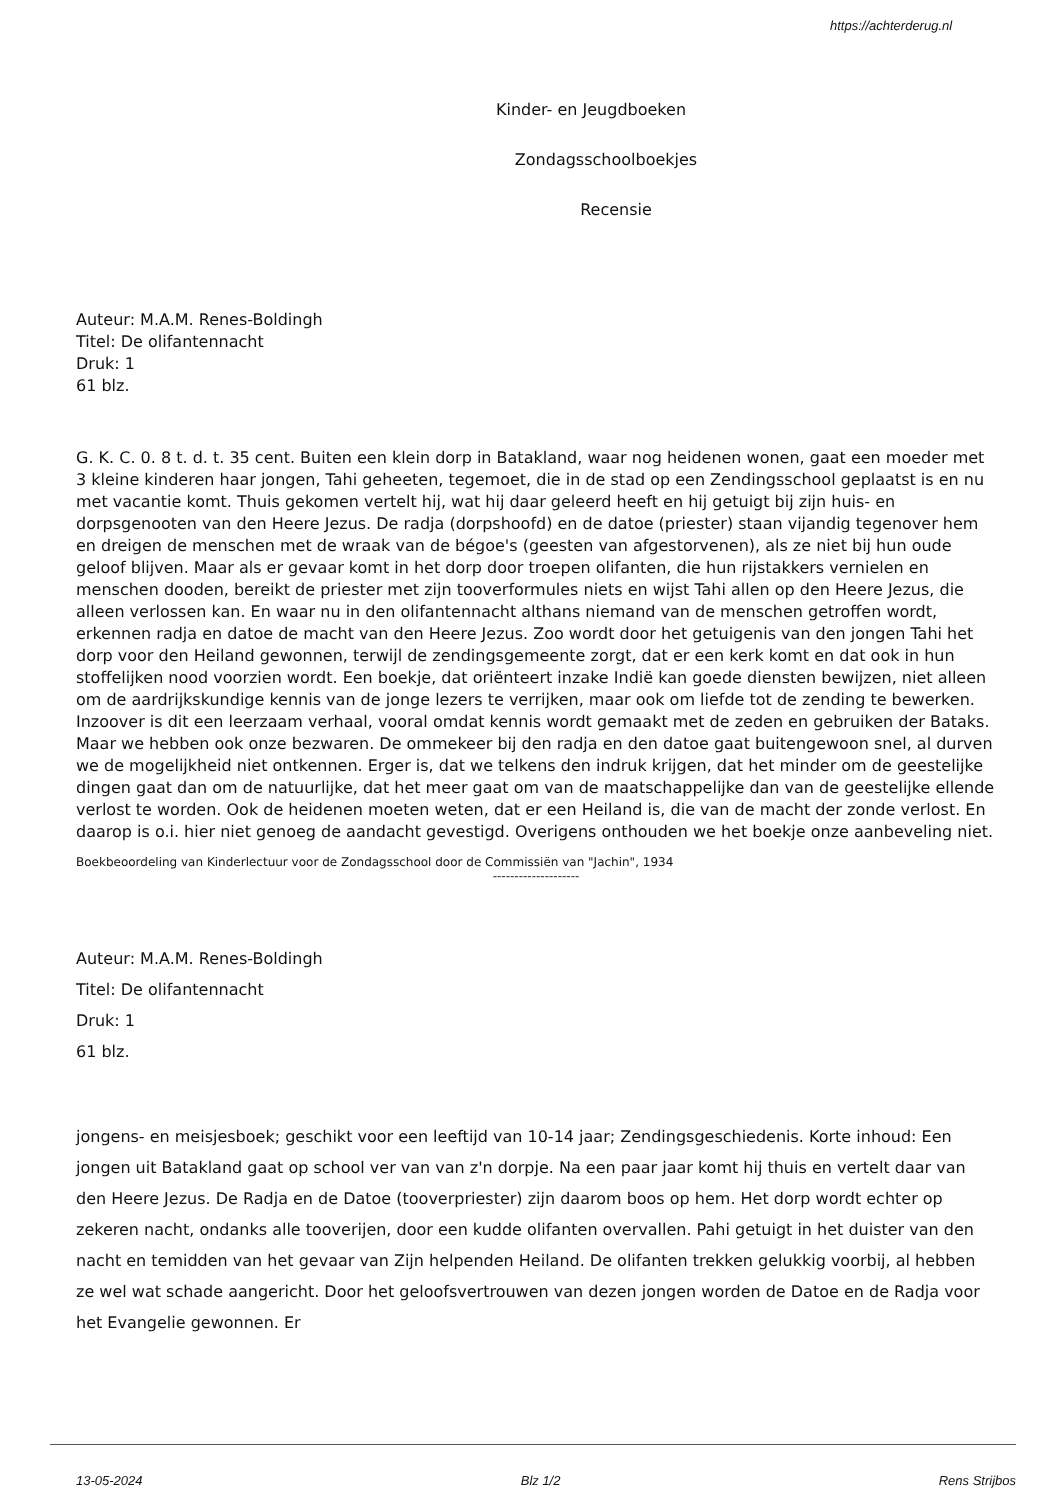https://achterderug.nl
Kinder- en Jeugdboeken
Zondagsschoolboekjes
Recensie
Auteur: M.A.M. Renes-Boldingh
Titel: De olifantennacht
Druk: 1
61 blz.
G. K. C. 0. 8 t. d. t. 35 cent. Buiten een klein dorp in Batakland, waar nog heidenen wonen, gaat een moeder met 3 kleine kinderen haar jongen, Tahi geheeten, tegemoet, die in de stad op een Zendingsschool geplaatst is en nu met vacantie komt. Thuis gekomen vertelt hij, wat hij daar geleerd heeft en hij getuigt bij zijn huis- en dorpsgenooten van den Heere Jezus. De radja (dorpshoofd) en de datoe (priester) staan vijandig tegenover hem en dreigen de menschen met de wraak van de bégoe's (geesten van afgestorvenen), als ze niet bij hun oude geloof blijven. Maar als er gevaar komt in het dorp door troepen olifanten, die hun rijstakkers vernielen en menschen dooden, bereikt de priester met zijn tooverformules niets en wijst Tahi allen op den Heere Jezus, die alleen verlossen kan. En waar nu in den olifantennacht althans niemand van de menschen getroffen wordt, erkennen radja en datoe de macht van den Heere Jezus. Zoo wordt door het getuigenis van den jongen Tahi het dorp voor den Heiland gewonnen, terwijl de zendingsgemeente zorgt, dat er een kerk komt en dat ook in hun stoffelijken nood voorzien wordt. Een boekje, dat oriënteert inzake Indië kan goede diensten bewijzen, niet alleen om de aardrijkskundige kennis van de jonge lezers te verrijken, maar ook om liefde tot de zending te bewerken. Inzoover is dit een leerzaam verhaal, vooral omdat kennis wordt gemaakt met de zeden en gebruiken der Bataks. Maar we hebben ook onze bezwaren. De ommekeer bij den radja en den datoe gaat buitengewoon snel, al durven we de mogelijkheid niet ontkennen. Erger is, dat we telkens den indruk krijgen, dat het minder om de geestelijke dingen gaat dan om de natuurlijke, dat het meer gaat om van de maatschappelijke dan van de geestelijke ellende verlost te worden. Ook de heidenen moeten weten, dat er een Heiland is, die van de macht der zonde verlost. En daarop is o.i. hier niet genoeg de aandacht gevestigd. Overigens onthouden we het boekje onze aanbeveling niet.
Boekbeoordeling van Kinderlectuur voor de Zondagsschool door de Commissiën van "Jachin", 1934
--------------------
Auteur: M.A.M. Renes-Boldingh
Titel: De olifantennacht
Druk: 1
61 blz.
jongens- en meisjesboek; geschikt voor een leeftijd van 10-14 jaar; Zendingsgeschiedenis. Korte inhoud: Een jongen uit Batakland gaat op school ver van van z'n dorpje. Na een paar jaar komt hij thuis en vertelt daar van den Heere Jezus. De Radja en de Datoe (tooverpriester) zijn daarom boos op hem. Het dorp wordt echter op zekeren nacht, ondanks alle tooverijen, door een kudde olifanten overvallen. Pahi getuigt in het duister van den nacht en temidden van het gevaar van Zijn helpenden Heiland. De olifanten trekken gelukkig voorbij, al hebben ze wel wat schade aangericht. Door het geloofsvertrouwen van dezen jongen worden de Datoe en de Radja voor het Evangelie gewonnen. Er
13-05-2024 Blz 1/2 Rens Strijbos